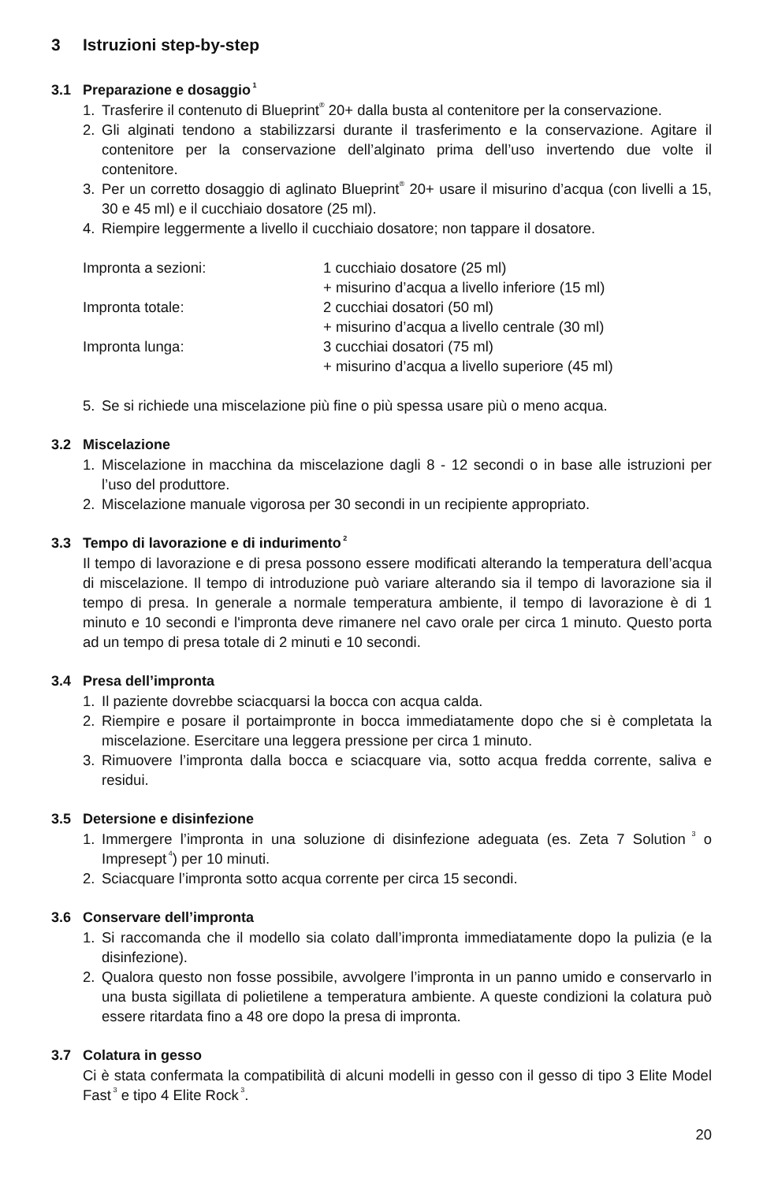3 Istruzioni step-by-step
3.1 Preparazione e dosaggio<sup>1</sup>
1. Trasferire il contenuto di Blueprint<sup>®</sup> 20+ dalla busta al contenitore per la conservazione.
2. Gli alginati tendono a stabilizzarsi durante il trasferimento e la conservazione. Agitare il contenitore per la conservazione dell’alginato prima dell’uso invertendo due volte il contenitore.
3. Per un corretto dosaggio di aglinato Blueprint<sup>®</sup> 20+ usare il misurino d’acqua (con livelli a 15, 30 e 45 ml) e il cucchiaio dosatore (25 ml).
4. Riempire leggermente a livello il cucchiaio dosatore; non tappare il dosatore.
| Impronta a sezioni: | 1 cucchiaio dosatore (25 ml) + misurino d’acqua a livello inferiore (15 ml) |
| Impronta totale: | 2 cucchiai dosatori (50 ml) + misurino d’acqua a livello centrale (30 ml) |
| Impronta lunga: | 3 cucchiai dosatori (75 ml) + misurino d’acqua a livello superiore (45 ml) |
5. Se si richiede una miscelazione più fine o più spessa usare più o meno acqua.
3.2 Miscelazione
1. Miscelazione in macchina da miscelazione dagli 8 - 12 secondi o in base alle istruzioni per l’uso del produttore.
2. Miscelazione manuale vigorosa per 30 secondi in un recipiente appropriato.
3.3 Tempo di lavorazione e di indurimento<sup>2</sup>
Il tempo di lavorazione e di presa possono essere modificati alterando la temperatura dell’acqua di miscelazione. Il tempo di introduzione può variare alterando sia il tempo di lavorazione sia il tempo di presa. In generale a normale temperatura ambiente, il tempo di lavorazione è di 1 minuto e 10 secondi e l'impronta deve rimanere nel cavo orale per circa 1 minuto. Questo porta ad un tempo di presa totale di 2 minuti e 10 secondi.
3.4 Presa dell’impronta
1. Il paziente dovrebbe sciacquarsi la bocca con acqua calda.
2. Riempire e posare il portaimpronte in bocca immediatamente dopo che si è completata la miscelazione. Esercitare una leggera pressione per circa 1 minuto.
3. Rimuovere l’impronta dalla bocca e sciacquare via, sotto acqua fredda corrente, saliva e residui.
3.5 Detersione e disinfezione
1. Immergere l’impronta in una soluzione di disinfezione adeguata (es. Zeta 7 Solution<sup>3</sup> o Impresept<sup>4</sup>) per 10 minuti.
2. Sciacquare l’impronta sotto acqua corrente per circa 15 secondi.
3.6 Conservare dell’impronta
1. Si raccomanda che il modello sia colato dall’impronta immediatamente dopo la pulizia (e la disinfezione).
2. Qualora questo non fosse possibile, avvolgere l’impronta in un panno umido e conservarlo in una busta sigillata di polietilene a temperatura ambiente. A queste condizioni la colatura può essere ritardata fino a 48 ore dopo la presa di impronta.
3.7 Colatura in gesso
Ci è stata confermata la compatibilità di alcuni modelli in gesso con il gesso di tipo 3 Elite Model Fast<sup>3</sup> e tipo 4 Elite Rock<sup>3</sup>.
20